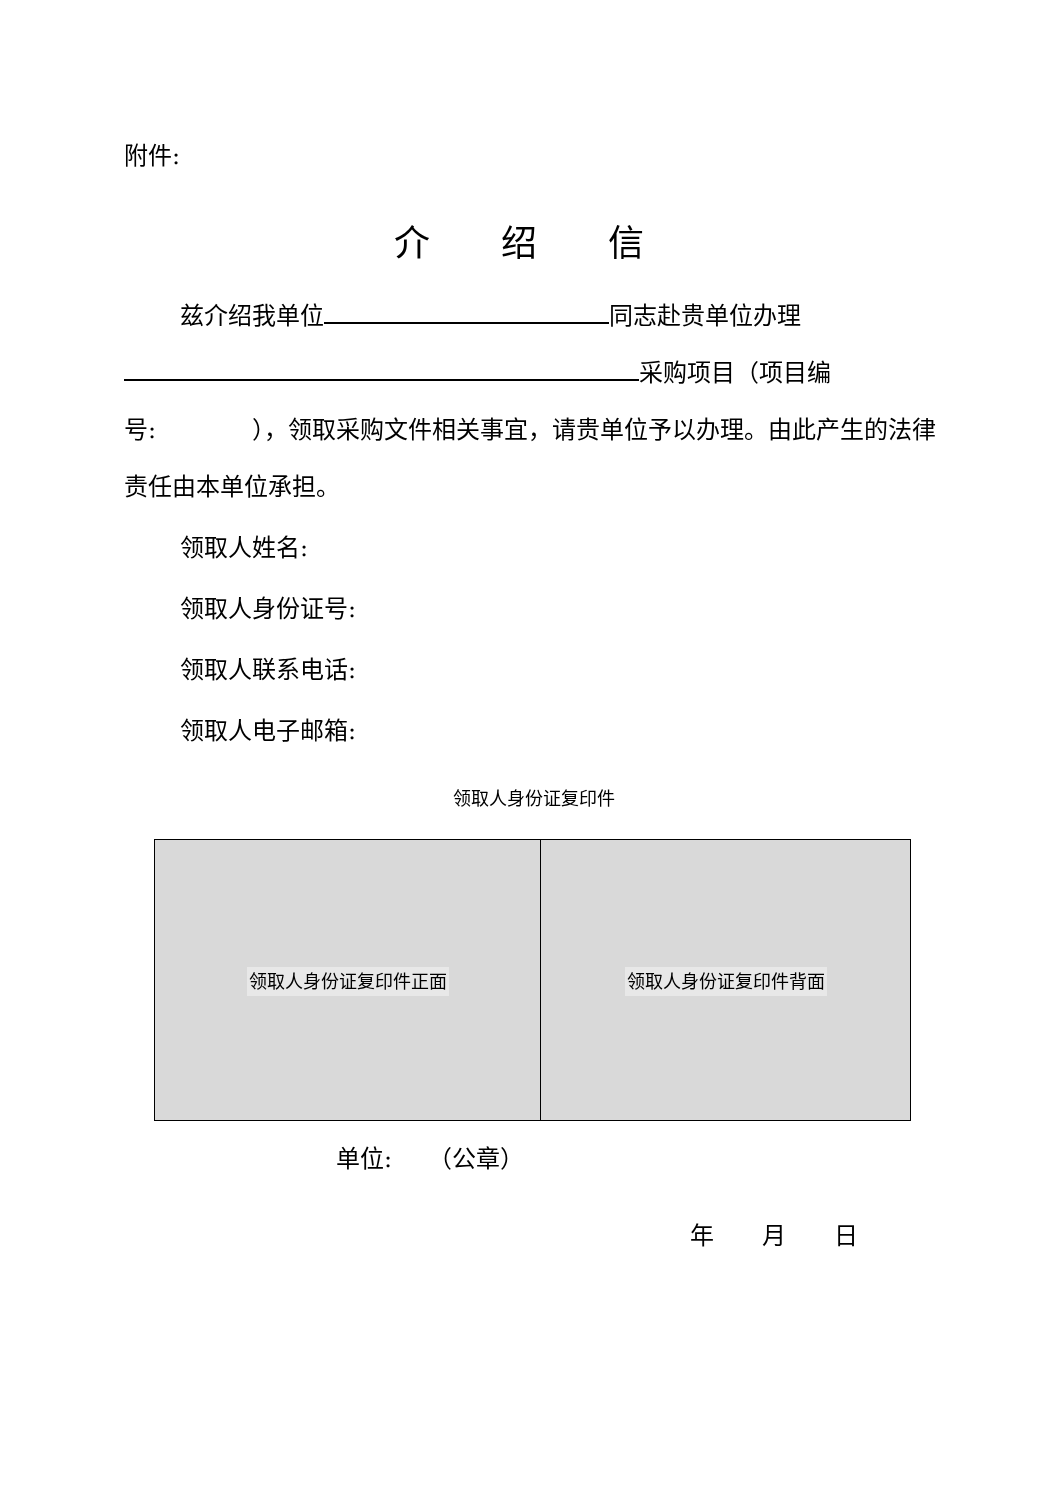附件:
介 绍 信
兹介绍我单位 同志赴贵单位办理 采购项目（项目编号:　　　　），领取采购文件相关事宜，请贵单位予以办理。由此产生的法律责任由本单位承担。
领取人姓名:
领取人身份证号:
领取人联系电话:
领取人电子邮箱:
领取人身份证复印件
| 领取人身份证复印件正面 | 领取人身份证复印件背面 |
单位:　　（公章）
年　　月　　日